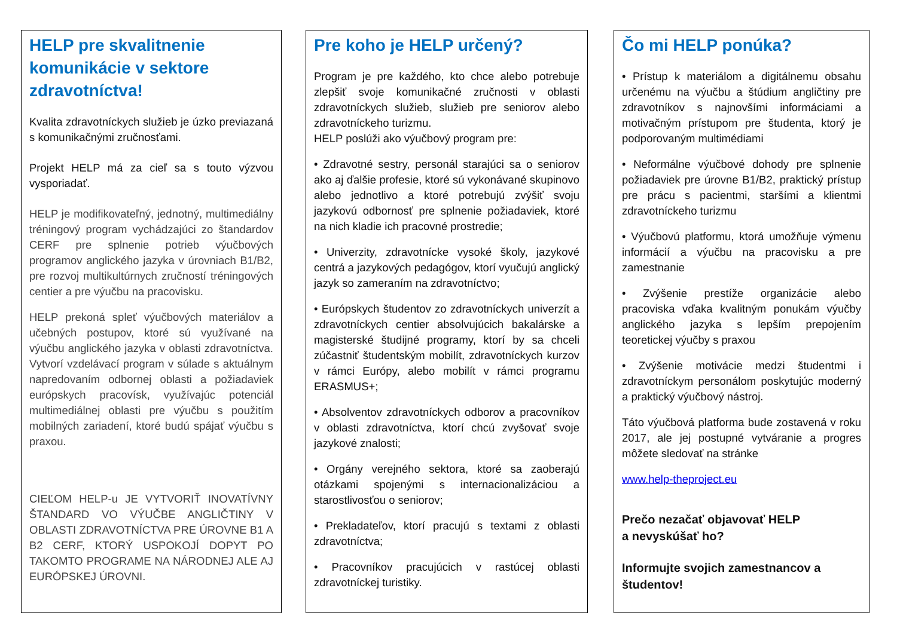HELP pre skvalitnenie komunikácie v sektore zdravotníctva!
Kvalita zdravotníckych služieb je úzko previazaná s komunikačnými zručnosťami.
Projekt HELP má za cieľ sa s touto výzvou vysporiadať.
HELP je modifikovateľný, jednotný, multimediálny tréningový program vychádzajúci zo štandardov CERF pre splnenie potrieb výučbových programov anglického jazyka v úrovniach B1/B2, pre rozvoj multikultúrnych zručností tréningových centier a pre výučbu na pracovisku.
HELP prekoná spleť výučbových materiálov a učebných postupov, ktoré sú využívané na výučbu anglického jazyka v oblasti zdravotníctva. Vytvorí vzdelávací program v súlade s aktuálnym napredovaním odbornej oblasti a požiadaviek európskych pracovísk, využívajúc potenciál multimediálnej oblasti pre výučbu s použitím mobilných zariadení, ktoré budú spájať výučbu s praxou.
CIEĽOM HELP-u JE VYTVORIŤ INOVATÍVNY ŠTANDARD VO VÝUČBE ANGLIČTINY V OBLASTI ZDRAVOTNÍCTVA PRE ÚROVNE B1 A B2 CERF, KTORÝ USPOKOJÍ DOPYT PO TAKOMTO PROGRAME NA NÁRODNEJ ALE AJ EURÓPSKEJ ÚROVNI.
Pre koho je HELP určený?
Program je pre každého, kto chce alebo potrebuje zlepšiť svoje komunikačné zručnosti v oblasti zdravotníckych služieb, služieb pre seniorov alebo zdravotníckeho turizmu.
HELP poslúži ako výučbový program pre:
• Zdravotné sestry, personál starajúci sa o seniorov ako aj ďalšie profesie, ktoré sú vykonávané skupinovo alebo jednotlivo a ktoré potrebujú zvýšiť svoju jazykovú odbornosť pre splnenie požiadaviek, ktoré na nich kladie ich pracovné prostredie;
• Univerzity, zdravotnícke vysoké školy, jazykové centrá a jazykových pedagógov, ktorí vyučujú anglický jazyk so zameraním na zdravotníctvo;
• Európskych študentov zo zdravotníckych univerzít a zdravotníckych centier absolvujúcich bakalárske a magisterské študijné programy, ktorí by sa chceli zúčastniť študentským mobilít, zdravotníckych kurzov v rámci Európy, alebo mobilít v rámci programu ERASMUS+;
• Absolventov zdravotníckych odborov a pracovníkov v oblasti zdravotníctva, ktorí chcú zvyšovať svoje jazykové znalosti;
• Orgány verejného sektora, ktoré sa zaoberajú otázkami spojenými s internacionalizáciou a starostlivosťou o seniorov;
• Prekladateľov, ktorí pracujú s textami z oblasti zdravotníctva;
• Pracovníkov pracujúcich v rastúcej oblasti zdravotníckej turistiky.
Čo mi HELP ponúka?
• Prístup k materiálom a digitálnemu obsahu určenému na výučbu a štúdium angličtiny pre zdravotníkov s najnovšími informáciami a motivačným prístupom pre študenta, ktorý je podporovaným multimédiami
• Neformálne výučbové dohody pre splnenie požiadaviek pre úrovne B1/B2, praktický prístup pre prácu s pacientmi, staršími a klientmi zdravotníckeho turizmu
• Výučbovú platformu, ktorá umožňuje výmenu informácií a výučbu na pracovisku a pre zamestnanie
• Zvýšenie prestíže organizácie alebo pracoviska vďaka kvalitným ponukám výučby anglického jazyka s lepším prepojením teoretickej výučby s praxou
• Zvýšenie motivácie medzi študentmi i zdravotníckym personálom poskytujúc moderný a praktický výučbový nástroj.
Táto výučbová platforma bude zostavená v roku 2017, ale jej postupné vytváranie a progres môžete sledovať na stránke
www.help-theproject.eu
Prečo nezačať objavovať HELP
a nevyskúšať ho?
Informujte svojich zamestnancov a študentov!